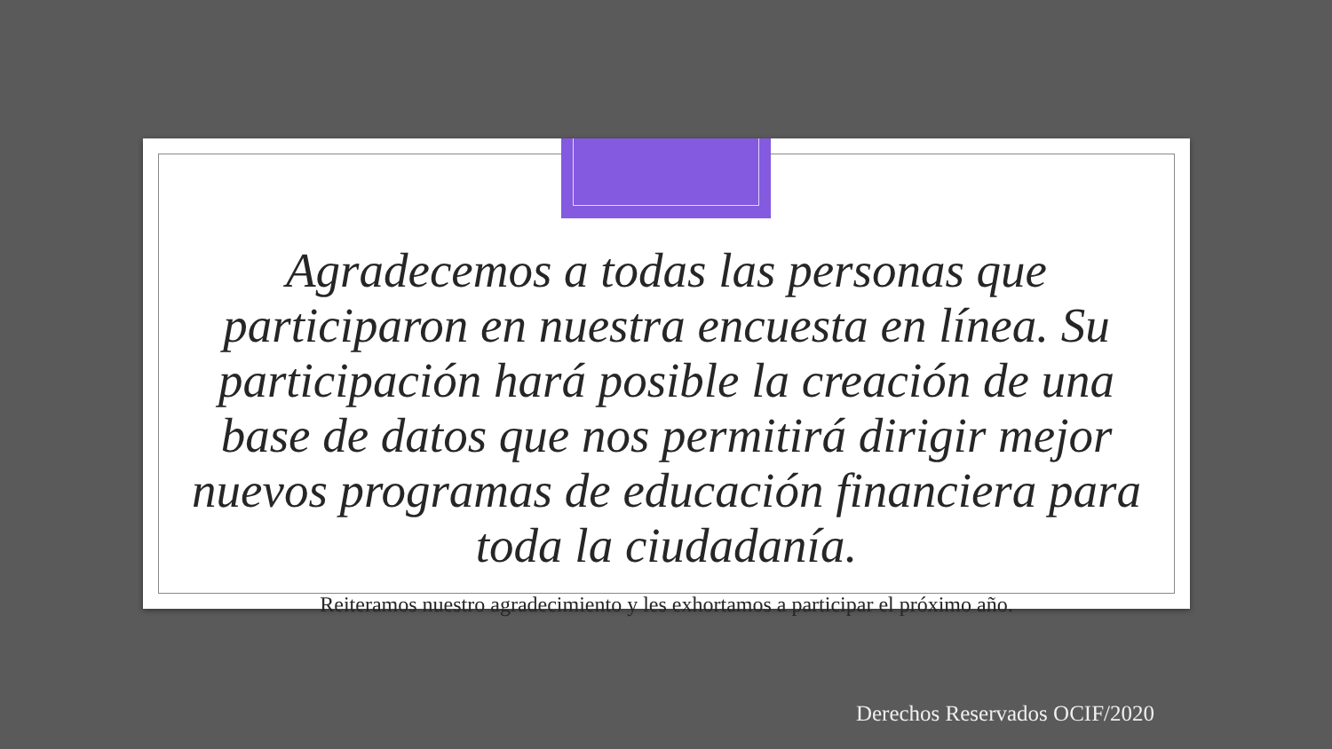Agradecemos a todas las personas que participaron en nuestra encuesta en línea. Su participación hará posible la creación de una base de datos que nos permitirá dirigir mejor nuevos programas de educación financiera para toda la ciudadanía.
Reiteramos nuestro agradecimiento y les exhortamos a participar el próximo año.
Derechos Reservados OCIF/2020